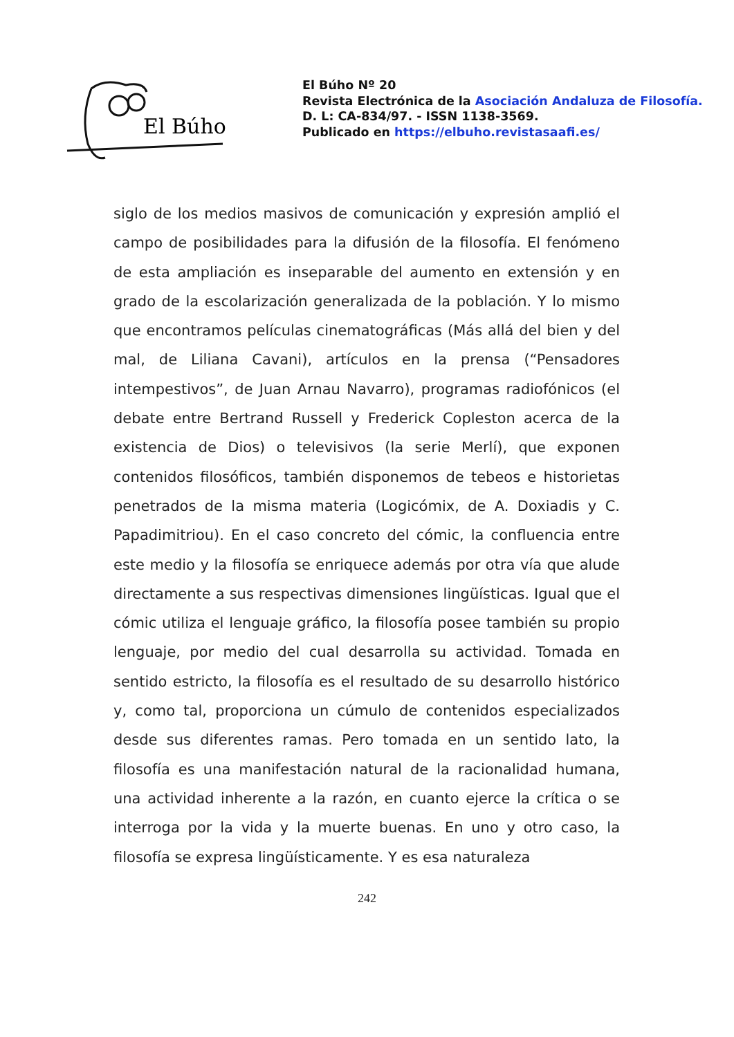El Búho
El Búho Nº 20
Revista Electrónica de la Asociación Andaluza de Filosofía.
D. L: CA-834/97. - ISSN 1138-3569.
Publicado en https://elbuho.revistasaafi.es/
siglo de los medios masivos de comunicación y expresión amplió el campo de posibilidades para la difusión de la filosofía. El fenómeno de esta ampliación es inseparable del aumento en extensión y en grado de la escolarización generalizada de la población. Y lo mismo que encontramos películas cinematográficas (Más allá del bien y del mal, de Liliana Cavani), artículos en la prensa (“Pensadores intempestivos”, de Juan Arnau Navarro), programas radiofónicos (el debate entre Bertrand Russell y Frederick Copleston acerca de la existencia de Dios) o televisivos (la serie Merlí), que exponen contenidos filosóficos, también disponemos de tebeos e historietas penetrados de la misma materia (Logicómix, de A. Doxiadis y C. Papadimitriou). En el caso concreto del cómic, la confluencia entre este medio y la filosofía se enriquece además por otra vía que alude directamente a sus respectivas dimensiones lingüísticas. Igual que el cómic utiliza el lenguaje gráfico, la filosofía posee también su propio lenguaje, por medio del cual desarrolla su actividad. Tomada en sentido estricto, la filosofía es el resultado de su desarrollo histórico y, como tal, proporciona un cúmulo de contenidos especializados desde sus diferentes ramas. Pero tomada en un sentido lato, la filosofía es una manifestación natural de la racionalidad humana, una actividad inherente a la razón, en cuanto ejerce la crítica o se interroga por la vida y la muerte buenas. En uno y otro caso, la filosofía se expresa lingüísticamente. Y es esa naturaleza
242